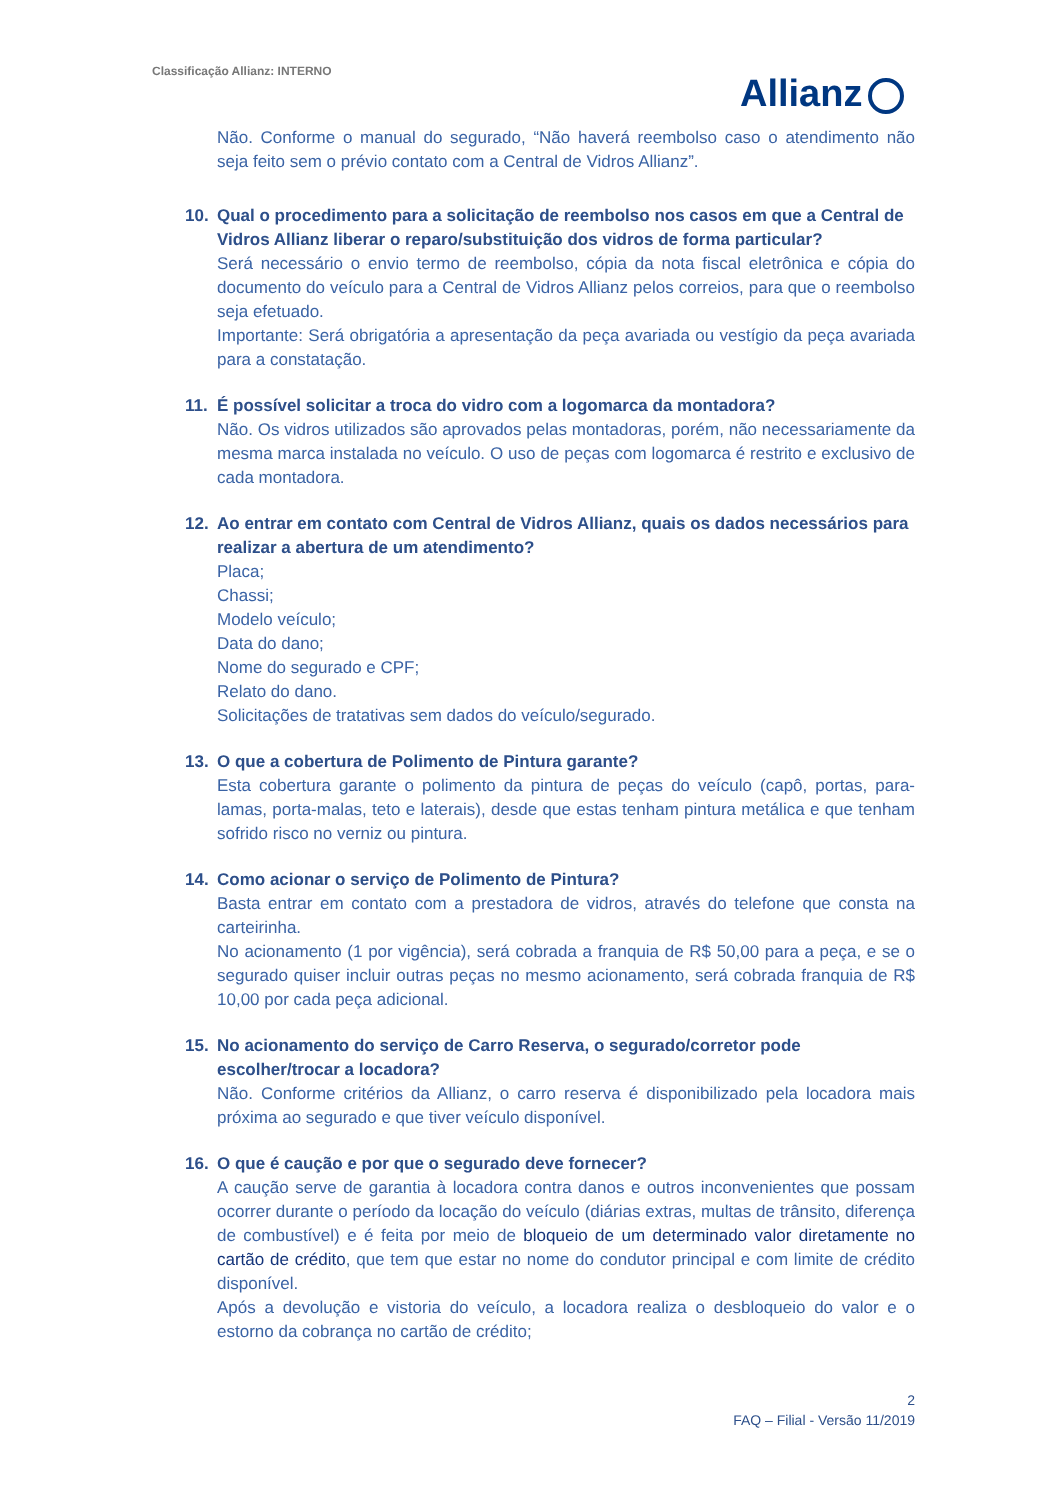Classificação Allianz: INTERNO
Allianz
Não. Conforme o manual do segurado, “Não haverá reembolso caso o atendimento não seja feito sem o prévio contato com a Central de Vidros Allianz”.
10. Qual o procedimento para a solicitação de reembolso nos casos em que a Central de Vidros Allianz liberar o reparo/substituição dos vidros de forma particular?
Será necessário o envio termo de reembolso, cópia da nota fiscal eletrônica e cópia do documento do veículo para a Central de Vidros Allianz pelos correios, para que o reembolso seja efetuado.
Importante: Será obrigatória a apresentação da peça avariada ou vestígio da peça avariada para a constatação.
11. É possível solicitar a troca do vidro com a logomarca da montadora?
Não. Os vidros utilizados são aprovados pelas montadoras, porém, não necessariamente da mesma marca instalada no veículo. O uso de peças com logomarca é restrito e exclusivo de cada montadora.
12. Ao entrar em contato com Central de Vidros Allianz, quais os dados necessários para realizar a abertura de um atendimento?
Placa;
Chassi;
Modelo veículo;
Data do dano;
Nome do segurado e CPF;
Relato do dano.
Solicitações de tratativas sem dados do veículo/segurado.
13. O que a cobertura de Polimento de Pintura garante?
Esta cobertura garante o polimento da pintura de peças do veículo (capô, portas, para-lamas, porta-malas, teto e laterais), desde que estas tenham pintura metálica e que tenham sofrido risco no verniz ou pintura.
14. Como acionar o serviço de Polimento de Pintura?
Basta entrar em contato com a prestadora de vidros, através do telefone que consta na carteirinha.
No acionamento (1 por vigência), será cobrada a franquia de R$ 50,00 para a peça, e se o segurado quiser incluir outras peças no mesmo acionamento, será cobrada franquia de R$ 10,00 por cada peça adicional.
15. No acionamento do serviço de Carro Reserva, o segurado/corretor pode escolher/trocar a locadora?
Não. Conforme critérios da Allianz, o carro reserva é disponibilizado pela locadora mais próxima ao segurado e que tiver veículo disponível.
16. O que é caução e por que o segurado deve fornecer?
A caução serve de garantia à locadora contra danos e outros inconvenientes que possam ocorrer durante o período da locação do veículo (diárias extras, multas de trânsito, diferença de combustível) e é feita por meio de bloqueio de um determinado valor diretamente no cartão de crédito, que tem que estar no nome do condutor principal e com limite de crédito disponível.
Após a devolução e vistoria do veículo, a locadora realiza o desbloqueio do valor e o estorno da cobrança no cartão de crédito;
2
FAQ – Filial - Versão 11/2019